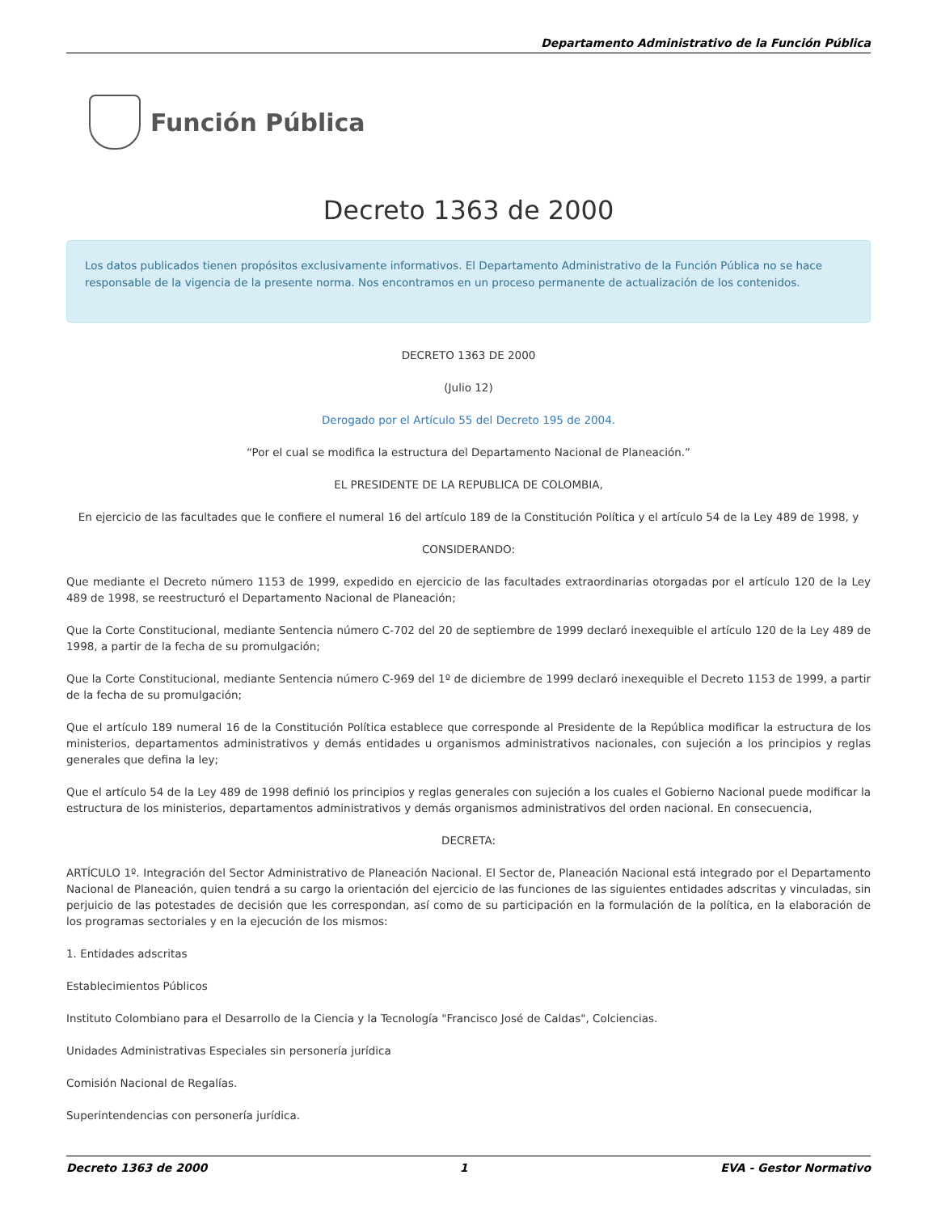Departamento Administrativo de la Función Pública
Función Pública
Decreto 1363 de 2000
Los datos publicados tienen propósitos exclusivamente informativos. El Departamento Administrativo de la Función Pública no se hace responsable de la vigencia de la presente norma. Nos encontramos en un proceso permanente de actualización de los contenidos.
DECRETO 1363 DE 2000
(Julio 12)
Derogado por el Artículo 55 del Decreto 195 de 2004.
“Por el cual se modifica la estructura del Departamento Nacional de Planeación.”
EL PRESIDENTE DE LA REPUBLICA DE COLOMBIA,
En ejercicio de las facultades que le confiere el numeral 16 del artículo 189 de la Constitución Política y el artículo 54 de la Ley 489 de 1998, y
CONSIDERANDO:
Que mediante el Decreto número 1153 de 1999, expedido en ejercicio de las facultades extraordinarias otorgadas por el artículo 120 de la Ley 489 de 1998, se reestructuró el Departamento Nacional de Planeación;
Que la Corte Constitucional, mediante Sentencia número C-702 del 20 de septiembre de 1999 declaró inexequible el artículo 120 de la Ley 489 de 1998, a partir de la fecha de su promulgación;
Que la Corte Constitucional, mediante Sentencia número C-969 del 1º de diciembre de 1999 declaró inexequible el Decreto 1153 de 1999, a partir de la fecha de su promulgación;
Que el artículo 189 numeral 16 de la Constitución Política establece que corresponde al Presidente de la República modificar la estructura de los ministerios, departamentos administrativos y demás entidades u organismos administrativos nacionales, con sujeción a los principios y reglas generales que defina la ley;
Que el artículo 54 de la Ley 489 de 1998 definió los principios y reglas generales con sujeción a los cuales el Gobierno Nacional puede modificar la estructura de los ministerios, departamentos administrativos y demás organismos administrativos del orden nacional. En consecuencia,
DECRETA:
ARTÍCULO 1º. Integración del Sector Administrativo de Planeación Nacional. El Sector de, Planeación Nacional está integrado por el Departamento Nacional de Planeación, quien tendrá a su cargo la orientación del ejercicio de las funciones de las siguientes entidades adscritas y vinculadas, sin perjuicio de las potestades de decisión que les correspondan, así como de su participación en la formulación de la política, en la elaboración de los programas sectoriales y en la ejecución de los mismos:
1. Entidades adscritas
Establecimientos Públicos
Instituto Colombiano para el Desarrollo de la Ciencia y la Tecnología "Francisco José de Caldas", Colciencias.
Unidades Administrativas Especiales sin personería jurídica
Comisión Nacional de Regalías.
Superintendencias con personería jurídica.
Decreto 1363 de 2000 1 EVA - Gestor Normativo